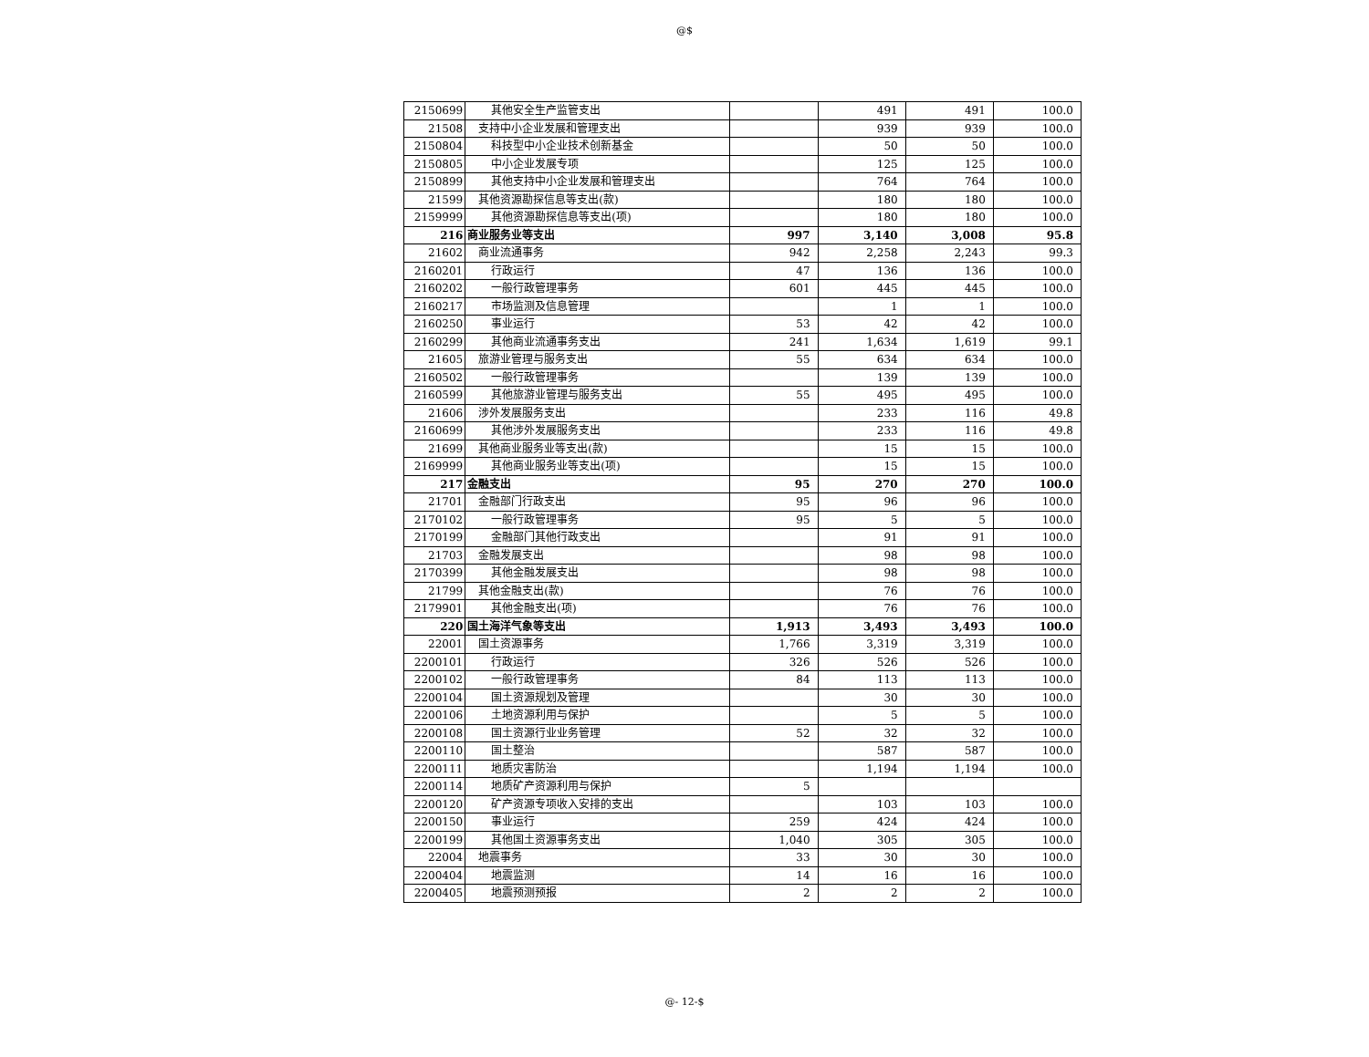@$
| 2150699 | 其他安全生产监管支出 | | 491 | 491 | 100.0 |
| 21508 | 支持中小企业发展和管理支出 | | 939 | 939 | 100.0 |
| 2150804 | 科技型中小企业技术创新基金 | | 50 | 50 | 100.0 |
| 2150805 | 中小企业发展专项 | | 125 | 125 | 100.0 |
| 2150899 | 其他支持中小企业发展和管理支出 | | 764 | 764 | 100.0 |
| 21599 | 其他资源勘探信息等支出(款) | | 180 | 180 | 100.0 |
| 2159999 | 其他资源勘探信息等支出(项) | | 180 | 180 | 100.0 |
| 216 | 商业服务业等支出 | 997 | 3,140 | 3,008 | 95.8 |
| 21602 | 商业流通事务 | 942 | 2,258 | 2,243 | 99.3 |
| 2160201 | 行政运行 | 47 | 136 | 136 | 100.0 |
| 2160202 | 一般行政管理事务 | 601 | 445 | 445 | 100.0 |
| 2160217 | 市场监测及信息管理 | | 1 | 1 | 100.0 |
| 2160250 | 事业运行 | 53 | 42 | 42 | 100.0 |
| 2160299 | 其他商业流通事务支出 | 241 | 1,634 | 1,619 | 99.1 |
| 21605 | 旅游业管理与服务支出 | 55 | 634 | 634 | 100.0 |
| 2160502 | 一般行政管理事务 | | 139 | 139 | 100.0 |
| 2160599 | 其他旅游业管理与服务支出 | 55 | 495 | 495 | 100.0 |
| 21606 | 涉外发展服务支出 | | 233 | 116 | 49.8 |
| 2160699 | 其他涉外发展服务支出 | | 233 | 116 | 49.8 |
| 21699 | 其他商业服务业等支出(款) | | 15 | 15 | 100.0 |
| 2169999 | 其他商业服务业等支出(项) | | 15 | 15 | 100.0 |
| 217 | 金融支出 | 95 | 270 | 270 | 100.0 |
| 21701 | 金融部门行政支出 | 95 | 96 | 96 | 100.0 |
| 2170102 | 一般行政管理事务 | 95 | 5 | 5 | 100.0 |
| 2170199 | 金融部门其他行政支出 | | 91 | 91 | 100.0 |
| 21703 | 金融发展支出 | | 98 | 98 | 100.0 |
| 2170399 | 其他金融发展支出 | | 98 | 98 | 100.0 |
| 21799 | 其他金融支出(款) | | 76 | 76 | 100.0 |
| 2179901 | 其他金融支出(项) | | 76 | 76 | 100.0 |
| 220 | 国土海洋气象等支出 | 1,913 | 3,493 | 3,493 | 100.0 |
| 22001 | 国土资源事务 | 1,766 | 3,319 | 3,319 | 100.0 |
| 2200101 | 行政运行 | 326 | 526 | 526 | 100.0 |
| 2200102 | 一般行政管理事务 | 84 | 113 | 113 | 100.0 |
| 2200104 | 国土资源规划及管理 | | 30 | 30 | 100.0 |
| 2200106 | 土地资源利用与保护 | | 5 | 5 | 100.0 |
| 2200108 | 国土资源行业业务管理 | 52 | 32 | 32 | 100.0 |
| 2200110 | 国土整治 | | 587 | 587 | 100.0 |
| 2200111 | 地质灾害防治 | | 1,194 | 1,194 | 100.0 |
| 2200114 | 地质矿产资源利用与保护 | 5 | | | |
| 2200120 | 矿产资源专项收入安排的支出 | | 103 | 103 | 100.0 |
| 2200150 | 事业运行 | 259 | 424 | 424 | 100.0 |
| 2200199 | 其他国土资源事务支出 | 1,040 | 305 | 305 | 100.0 |
| 22004 | 地震事务 | 33 | 30 | 30 | 100.0 |
| 2200404 | 地震监测 | 14 | 16 | 16 | 100.0 |
| 2200405 | 地震预测预报 | 2 | 2 | 2 | 100.0 |
@- 12-$